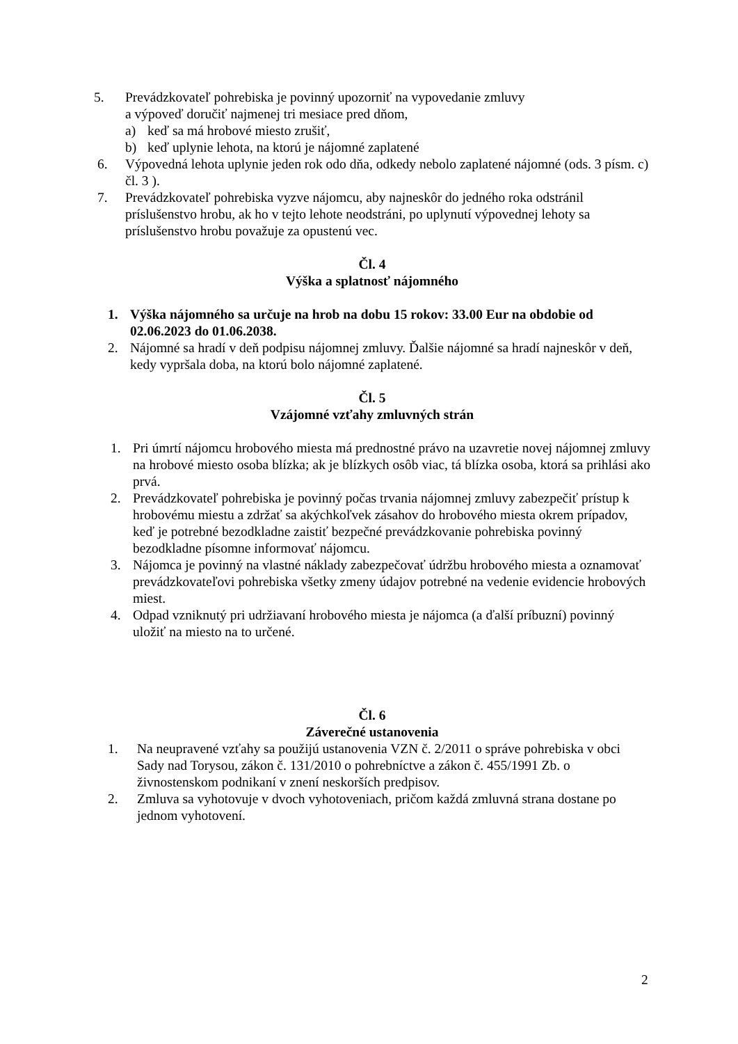5. Prevádzkovateľ pohrebiska je povinný upozorniť na vypovedanie zmluvy
a výpoveď doručiť najmenej tri mesiace pred dňom,
a) keď sa má hrobové miesto zrušiť,
b) keď uplynie lehota, na ktorú je nájomné zaplatené
6. Výpovedná lehota uplynie jeden rok odo dňa, odkedy nebolo zaplatené nájomné (ods. 3 písm. c) čl. 3 ).
7. Prevádzkovateľ pohrebiska vyzve nájomcu, aby najneskôr do jedného roka odstránil príslušenstvo hrobu, ak ho v tejto lehote neodstráni, po uplynutí výpovednej lehoty sa príslušenstvo hrobu považuje za opustenú vec.
Čl. 4
Výška a splatnosť nájomného
1. Výška nájomného sa určuje na hrob na dobu 15 rokov: 33.00 Eur na obdobie od 02.06.2023 do 01.06.2038.
2. Nájomné sa hradí v deň podpisu nájomnej zmluvy. Ďalšie nájomné sa hradí najneskôr v deň, kedy vypršala doba, na ktorú bolo nájomné zaplatené.
Čl. 5
Vzájomné vzťahy zmluvných strán
1. Pri úmrtí nájomcu hrobového miesta má prednostné právo na uzavretie novej nájomnej zmluvy na hrobové miesto osoba blízka; ak je blízkych osôb viac, tá blízka osoba, ktorá sa prihlási ako prvá.
2. Prevádzkovateľ pohrebiska je povinný počas trvania nájomnej zmluvy zabezpečiť prístup k hrobovému miestu a zdržať sa akýchkoľvek zásahov do hrobového miesta okrem prípadov, keď je potrebné bezodkladne zaistiť bezpečné prevádzkovanie pohrebiska povinný bezodkladne písomne informovať nájomcu.
3. Nájomca je povinný na vlastné náklady zabezpečovať údržbu hrobového miesta a oznamovať prevádzkovateľovi pohrebiska všetky zmeny údajov potrebné na vedenie evidencie hrobových miest.
4. Odpad vzniknutý pri udržiavaní hrobového miesta je nájomca (a ďalší príbuzní) povinný uložiť na miesto na to určené.
Čl. 6
Záverečné ustanovenia
1. Na neupravené vzťahy sa použijú ustanovenia VZN č. 2/2011 o správe pohrebiska v obci Sady nad Torysou, zákon č. 131/2010 o pohrebníctve a zákon č. 455/1991 Zb. o živnostenskom podnikaní v znení neskorších predpisov.
2. Zmluva sa vyhotovuje v dvoch vyhotoveniach, pričom každá zmluvná strana dostane po jednom vyhotovení.
2